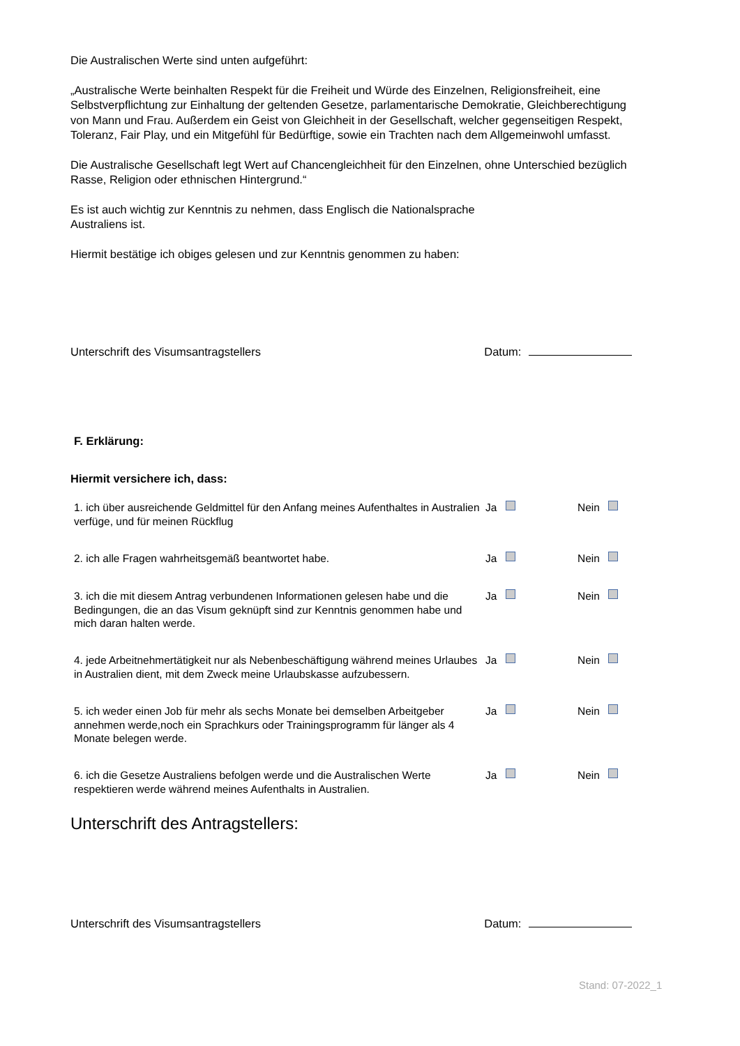Die Australischen Werte sind unten aufgeführt:
„Australische Werte beinhalten Respekt für die Freiheit und Würde des Einzelnen, Religionsfreiheit, eine Selbstverpflichtung zur Einhaltung der geltenden Gesetze, parlamentarische Demokratie, Gleichberechtigung von Mann und Frau. Außerdem ein Geist von Gleichheit in der Gesellschaft, welcher gegenseitigen Respekt, Toleranz, Fair Play, und ein Mitgefühl für Bedürftige, sowie ein Trachten nach dem Allgemeinwohl umfasst.
Die Australische Gesellschaft legt Wert auf Chancengleichheit für den Einzelnen, ohne Unterschied bezüglich Rasse, Religion oder ethnischen Hintergrund.“
Es ist auch wichtig zur Kenntnis zu nehmen, dass Englisch die Nationalsprache
Australiens ist.
Hiermit bestätige ich obiges gelesen und zur Kenntnis genommen zu haben:
Unterschrift des Visumsantragstellers Datum:
F. Erklärung:
Hiermit versichere ich, dass:
1. ich über ausreichende Geldmittel für den Anfang meines Aufenthaltes in Australien verfüge, und für meinen Rückflug
Ja Nein
2. ich alle Fragen wahrheitsgemäß beantwortet habe. Ja Nein
3. ich die mit diesem Antrag verbundenen Informationen gelesen habe und die Bedingungen, die an das Visum geknüpft sind zur Kenntnis genommen habe und mich daran halten werde.
Ja Nein
4. jede Arbeitnehmertätigkeit nur als Nebenbeschäftigung während meines Urlaubes in Australien dient, mit dem Zweck meine Urlaubskasse aufzubessern.
Ja Nein
5. ich weder einen Job für mehr als sechs Monate bei demselben Arbeitgeber annehmen werde,noch ein Sprachkurs oder Trainingsprogramm für länger als 4 Monate belegen werde.
Ja Nein
6. ich die Gesetze Australiens befolgen werde und die Australischen Werte respektieren werde während meines Aufenthalts in Australien.
Ja Nein
Unterschrift des Antragstellers:
Unterschrift des Visumsantragstellers Datum:
Stand: 07-2022_1